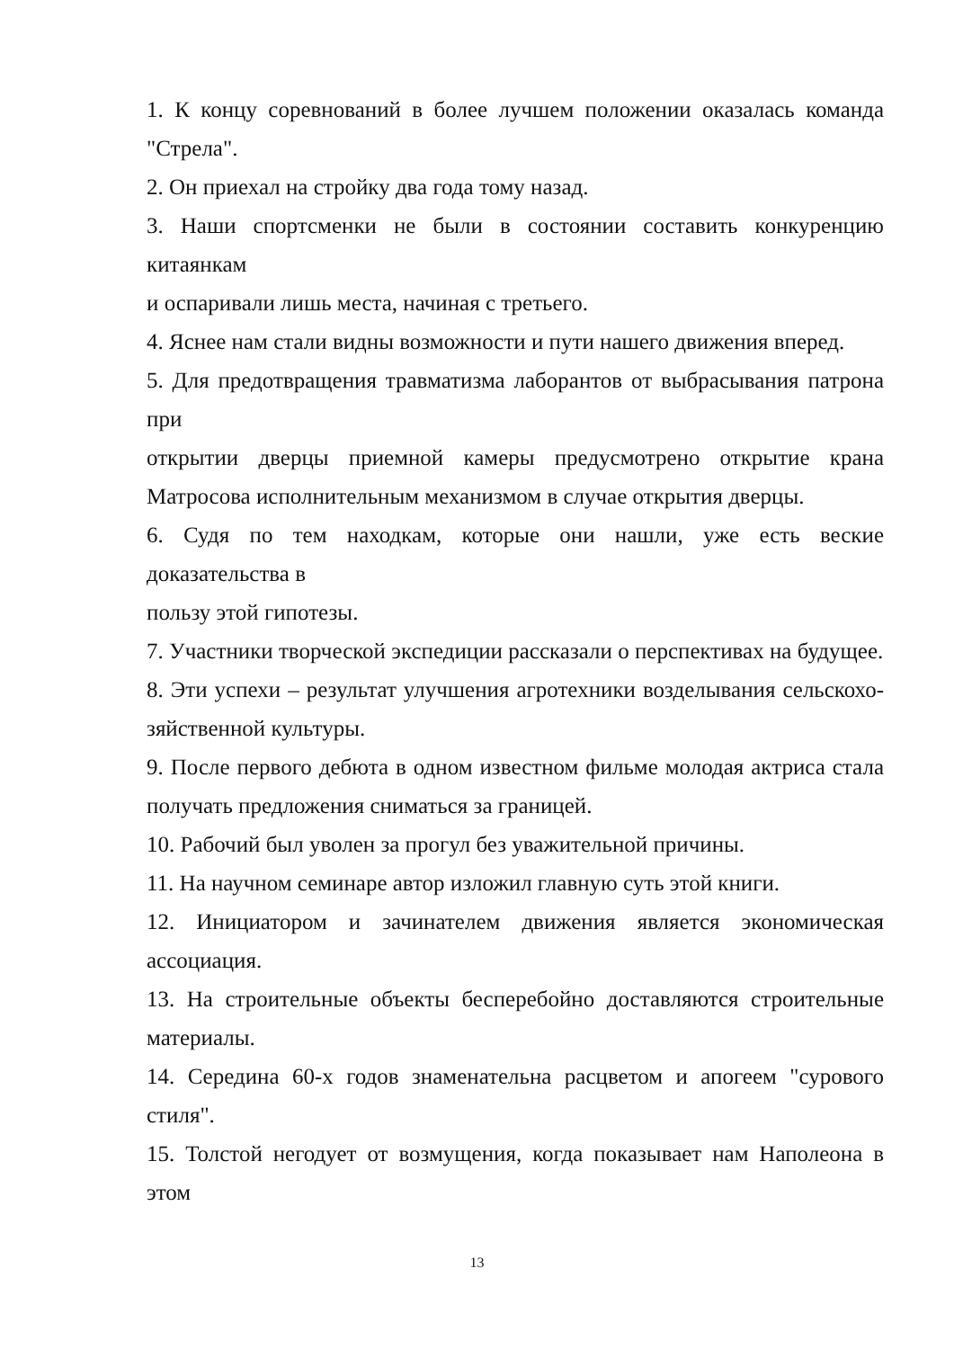1. К концу соревнований в более лучшем положении оказалась команда "Стрела".
2. Он приехал на стройку два года тому назад.
3. Наши спортсменки не были в состоянии составить конкуренцию китаянкам
и оспаривали лишь места, начиная с третьего.
4. Яснее нам стали видны возможности и пути нашего движения вперед.
5. Для предотвращения травматизма лаборантов от выбрасывания патрона при
открытии дверцы приемной камеры предусмотрено открытие крана Матросова исполнительным механизмом в случае открытия дверцы.
6. Судя по тем находкам, которые они нашли, уже есть веские доказательства в
пользу этой гипотезы.
7. Участники творческой экспедиции рассказали о перспективах на будущее.
8. Эти успехи – результат улучшения агротехники возделывания сельскохо-зяйственной культуры.
9. После первого дебюта в одном известном фильме молодая актриса стала получать предложения сниматься за границей.
10. Рабочий был уволен за прогул без уважительной причины.
11. На научном семинаре автор изложил главную суть этой книги.
12. Инициатором и зачинателем движения является экономическая ассоциация.
13. На строительные объекты бесперебойно доставляются строительные материалы.
14. Середина 60-х годов знаменательна расцветом и апогеем "сурового стиля".
15. Толстой негодует от возмущения, когда показывает нам Наполеона в этом
13